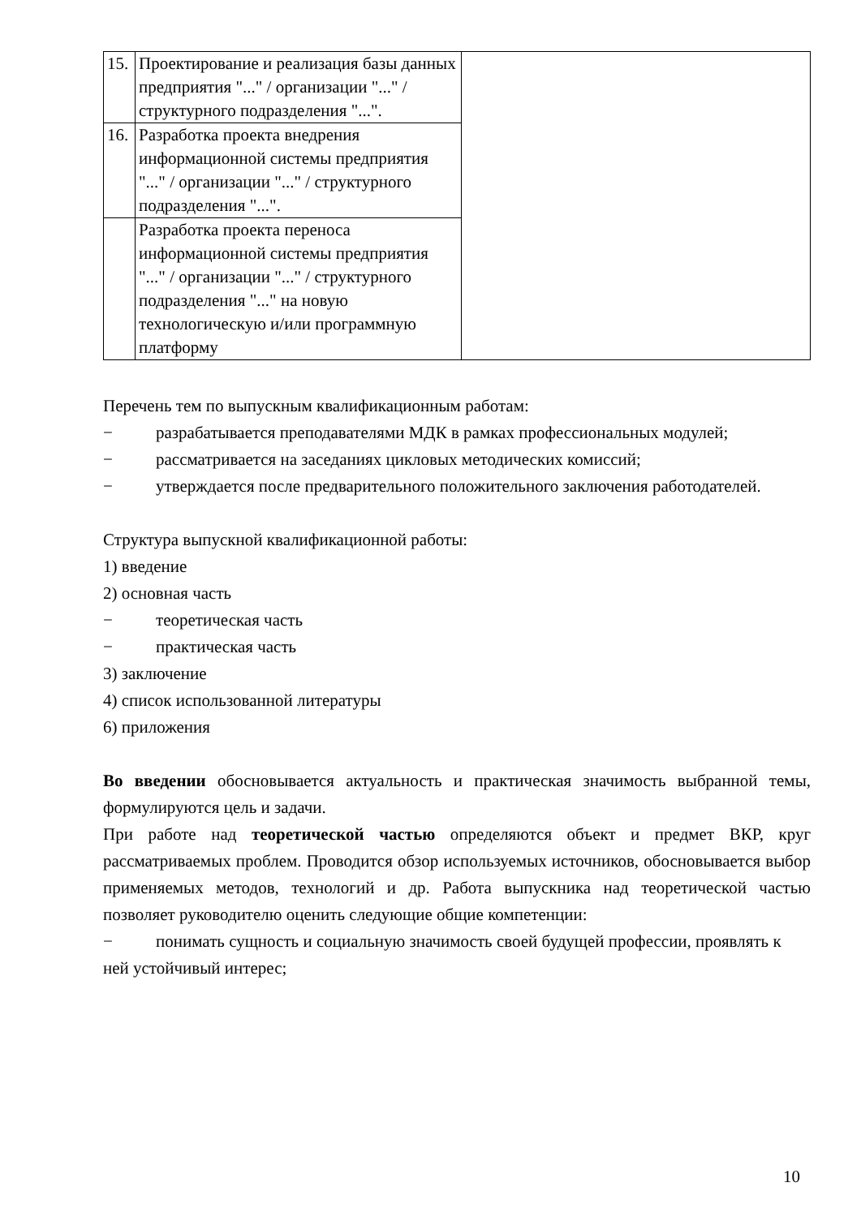| 15. | Проектирование и реализация базы данных предприятия "..." / организации "..." / структурного подразделения "...". | |
| 16. | Разработка проекта внедрения информационной системы предприятия "..." / организации "..." / структурного подразделения "...". | |
| | Разработка проекта переноса информационной системы предприятия "..." / организации "..." / структурного подразделения "..." на новую технологическую и/или программную платформу | |
Перечень тем по выпускным квалификационным работам:
− разрабатывается преподавателями МДК в рамках профессиональных модулей;
− рассматривается на заседаниях цикловых методических комиссий;
− утверждается после предварительного положительного заключения работодателей.
Структура выпускной квалификационной работы:
1) введение
2) основная часть
− теоретическая часть
− практическая часть
3) заключение
4) список использованной литературы
6) приложения
Во введении обосновывается актуальность и практическая значимость выбранной темы, формулируются цель и задачи.
При работе над теоретической частью определяются объект и предмет ВКР, круг рассматриваемых проблем. Проводится обзор используемых источников, обосновывается выбор применяемых методов, технологий и др. Работа выпускника над теоретической частью позволяет руководителю оценить следующие общие компетенции:
− понимать сущность и социальную значимость своей будущей профессии, проявлять к ней устойчивый интерес;
10